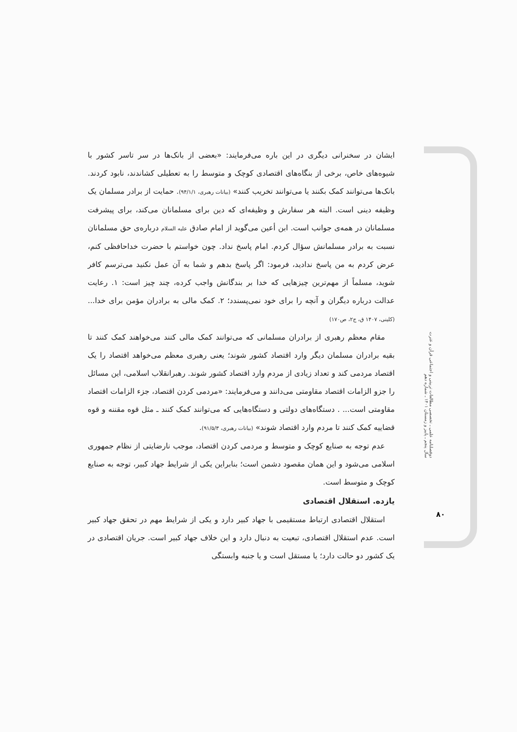ایشان در سخنرانی دیگری در این باره می‌فرمایند: «بعضی از بانک‌ها در سر تاسر کشور با شیوه‌های خاص، برخی از بنگاه‌های اقتصادی کوچک و متوسط را به تعطیلی کشاندند، نابود کردند. بانک‌ها می‌توانند کمک بکنند یا می‌توانند تخریب کنند» (بیانات رهبری، ۹۴/۱/۱). حمایت از برادر مسلمان یک وظیفه دینی است. البته هر سفارش و وظیفه‌ای که دین برای مسلمانان می‌کند، برای پیشرفت مسلمانان در همه‌ی جوانب است. ابن أعین می‌گوید از امام صادق علیه السلام درباره‌ی حق مسلمانان نسبت به برادر مسلمانش سؤال کردم. امام پاسخ نداد. چون خواستم با حضرت خداحافظی کنم، عرض کردم به من پاسخ ندادید، فرمود: اگر پاسخ بدهم و شما به آن عمل نکنید می‌ترسم کافر شوید، مسلماً از مهم‌ترین چیزهایی که خدا بر بندگانش واجب کرده، چند چیز است: ۱. رعایت عدالت درباره دیگران و آنچه را برای خود نمی‌پسندد؛ ۲. کمک مالی به برادران مؤمن برای خدا... (کلینی، ۱۴۰۷ ق، ج۲، ص۱۷۰)
مقام معظم رهبری از برادران مسلمانی که می‌توانند کمک مالی کنند می‌خواهند کمک کنند تا بقیه برادران مسلمان دیگر وارد اقتصاد کشور شوند؛ یعنی رهبری معظم می‌خواهد اقتصاد را یک اقتصاد مردمی کند و تعداد زیادی از مردم وارد اقتصاد کشور شوند. رهبرانقلاب اسلامی، این مسائل را جزو الزامات اقتصاد مقاومتی می‌دانند و می‌فرمایند: «مردمی کردن اقتصاد، جزء الزامات اقتصاد مقاومتی است... . دستگاه‌های دولتی و دستگاه‌هایی که می‌توانند کمک کنند ـ مثل قوه مقننه و قوه قضاییه کمک کنند تا مردم وارد اقتصاد شوند» (بیانات رهبری، ۹۱/۵/۳).
عدم توجه به صنایع کوچک و متوسط و مردمی کردن اقتصاد، موجب نارضایتی از نظام جمهوری اسلامی می‌شود و این همان مقصود دشمن است؛ بنابراین یکی از شرایط جهاد کبیر، توجه به صنایع کوچک و متوسط است.
یازده. استقلال اقتصادی
استقلال اقتصادی ارتباط مستقیمی با جهاد کبیر دارد و یکی از شرایط مهم در تحقق جهاد کبیر است. عدم استقلال اقتصادی، تبعیت به دنبال دارد و این خلاف جهاد کبیر است. جریان اقتصادی در یک کشور دو حالت دارد؛ یا مستقل است و یا جنبه وابستگی
دوفصلنامه علمی ـ تخصصی مطالعات تربیتی و اجتماعی قرآن و عترت
سال پنجم ـ پاییز و زمستان ۱۴۰۱ ـ شماره دهم
۸۰